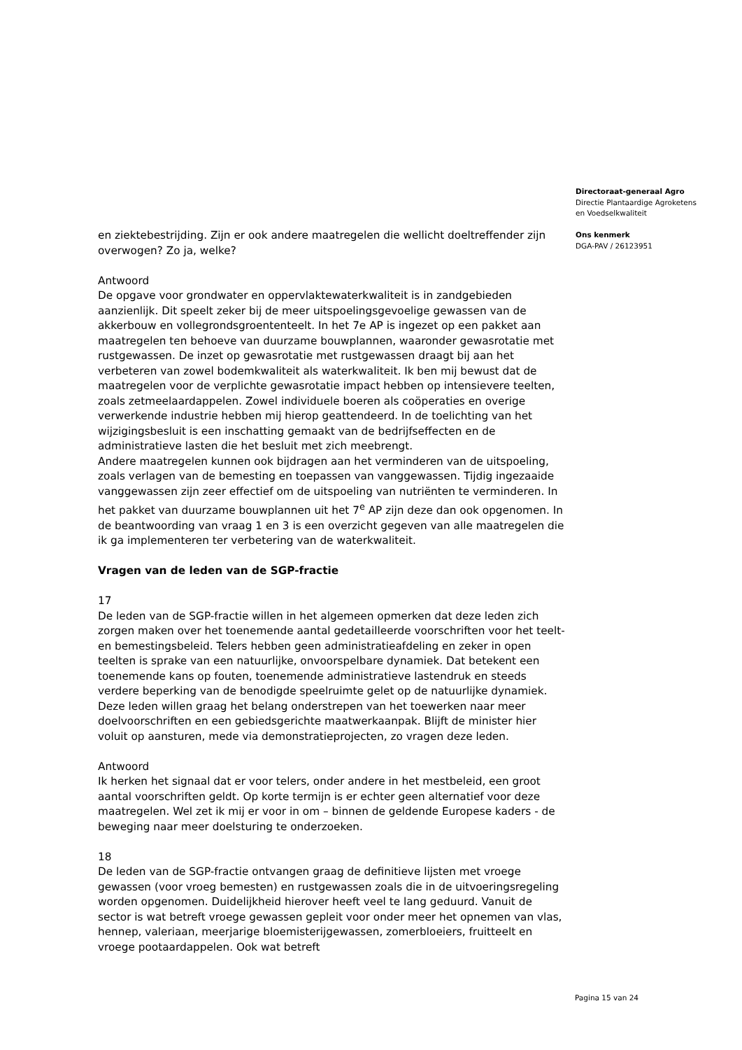en ziektebestrijding. Zijn er ook andere maatregelen die wellicht doeltreffender zijn overwogen? Zo ja, welke?
Antwoord
De opgave voor grondwater en oppervlaktewaterkwaliteit is in zandgebieden aanzienlijk. Dit speelt zeker bij de meer uitspoelingsgevoelige gewassen van de akkerbouw en vollegrondsgroententeelt. In het 7e AP is ingezet op een pakket aan maatregelen ten behoeve van duurzame bouwplannen, waaronder gewasrotatie met rustgewassen. De inzet op gewasrotatie met rustgewassen draagt bij aan het verbeteren van zowel bodemkwaliteit als waterkwaliteit. Ik ben mij bewust dat de maatregelen voor de verplichte gewasrotatie impact hebben op intensievere teelten, zoals zetmeelaardappelen. Zowel individuele boeren als coöperaties en overige verwerkende industrie hebben mij hierop geattendeerd. In de toelichting van het wijzigingsbesluit is een inschatting gemaakt van de bedrijfseffecten en de administratieve lasten die het besluit met zich meebrengt.
Andere maatregelen kunnen ook bijdragen aan het verminderen van de uitspoeling, zoals verlagen van de bemesting en toepassen van vanggewassen. Tijdig ingezaaide vanggewassen zijn zeer effectief om de uitspoeling van nutriënten te verminderen. In het pakket van duurzame bouwplannen uit het 7<sup>e</sup> AP zijn deze dan ook opgenomen. In de beantwoording van vraag 1 en 3 is een overzicht gegeven van alle maatregelen die ik ga implementeren ter verbetering van de waterkwaliteit.
Vragen van de leden van de SGP-fractie
17
De leden van de SGP-fractie willen in het algemeen opmerken dat deze leden zich zorgen maken over het toenemende aantal gedetailleerde voorschriften voor het teelt- en bemestingsbeleid. Telers hebben geen administratieafdeling en zeker in open teelten is sprake van een natuurlijke, onvoorspelbare dynamiek. Dat betekent een toenemende kans op fouten, toenemende administratieve lastendruk en steeds verdere beperking van de benodigde speelruimte gelet op de natuurlijke dynamiek. Deze leden willen graag het belang onderstrepen van het toewerken naar meer doelvoorschriften en een gebiedsgerichte maatwerkaanpak. Blijft de minister hier voluit op aansturen, mede via demonstratieprojecten, zo vragen deze leden.
Antwoord
Ik herken het signaal dat er voor telers, onder andere in het mestbeleid, een groot aantal voorschriften geldt. Op korte termijn is er echter geen alternatief voor deze maatregelen. Wel zet ik mij er voor in om – binnen de geldende Europese kaders - de beweging naar meer doelsturing te onderzoeken.
18
De leden van de SGP-fractie ontvangen graag de definitieve lijsten met vroege gewassen (voor vroeg bemesten) en rustgewassen zoals die in de uitvoeringsregeling worden opgenomen. Duidelijkheid hierover heeft veel te lang geduurd. Vanuit de sector is wat betreft vroege gewassen gepleit voor onder meer het opnemen van vlas, hennep, valeriaan, meerjarige bloemisterijgewassen, zomerbloeiers, fruitteelt en vroege pootaardappelen. Ook wat betreft
Directoraat-generaal Agro
Directie Plantaardige Agroketens
en Voedselkwaliteit
Ons kenmerk
DGA-PAV / 26123951
Pagina 15 van 24